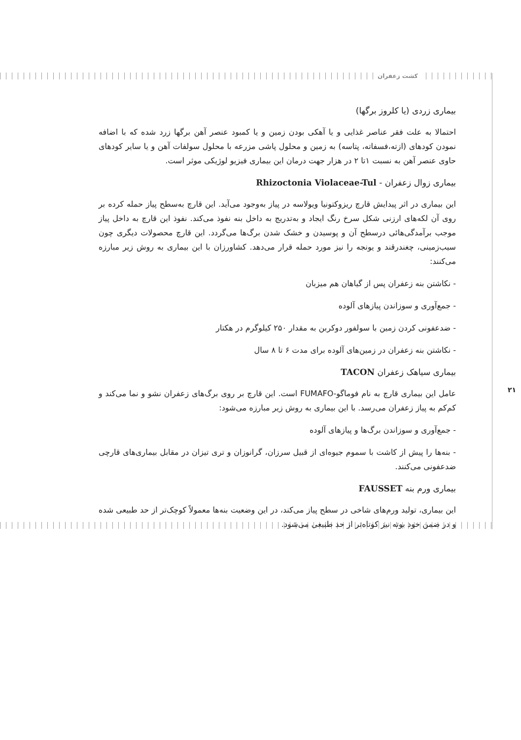کشت زعفران
۲۱
بیماری زردی (یا کلروز برگها)
احتمالا به علت فقر عناصر غذایی و یا آهکی بودن زمین و یا کمبود عنصر آهن برگها زرد شده که با اضافه نمودن کودهای (ازته،فسفاته، پتاسه) به زمین و محلول پاشی مزرعه با محلول سولفات آهن و یا سایر کودهای حاوی عنصر آهن به نسبت ۱تا ۲ در هزار جهت درمان این بیماری فیزیو لوژیکی موثر است.
بیماری زوال زعفران - Rhizoctonia Violaceae-Tul
این بیماری در اثر پیدایش قارچ ریزوکتونیا ویولاسه در پیاز به‌وجود می‌آید. این قارچ به‌سطح پیاز حمله کرده بر روی آن لکه‌های ارزنی شکل سرخ رنگ ایجاد و به‌تدریج به داخل بنه نفوذ می‌کند. نفوذ این قارچ به داخل پیاز موجب برآمدگی‌هائی درسطح آن و پوسیدن و خشک شدن برگ‌ها می‌گردد. این قارچ محصولات دیگری چون سیب‌زمینی، چغندرقند و یونجه را نیز مورد حمله قرار می‌دهد. کشاورزان با این بیماری به روش زیر مبارزه می‌کنند:
- نکاشتن بنه زعفران پس از گیاهان هم میزبان
- جمع‌آوری و سوزاندن پیازهای آلوده
- ضدعفونی کردن زمین با سولفور دوکربن به مقدار ۲۵۰ کیلوگرم در هکتار
- نکاشتن بنه زعفران در زمین‌های آلوده برای مدت ۶ تا ۸ سال
بیماری سیاهک زعفران TACON
عامل این بیماری قارچ به نام فوماگو-FUMAFO است. این قارچ بر روی برگ‌های زعفران نشو و نما می‌کند و کم‌کم به پیاز زعفران می‌رسد. با این بیماری به روش زیر مبارزه می‌شود:
- جمع‌آوری و سوزاندن برگ‌ها و پیازهای آلوده
- بنه‌ها را پیش از کاشت با سموم جیوه‌ای از قبیل سرزان، گرانوزان و تری تیزان در مقابل بیماری‌های قارچی ضدعفونی می‌کنند.
بیماری ورم بنه FAUSSET
این بیماری، تولید ورم‌های شاخی در سطح پیاز می‌کند، در این وضعیت بنه‌ها معمولاً کوچک‌تر از حد طبیعی شده و در ضمن خود بوته نیز کوتاه‌تر از حد طبیعی می‌شود.